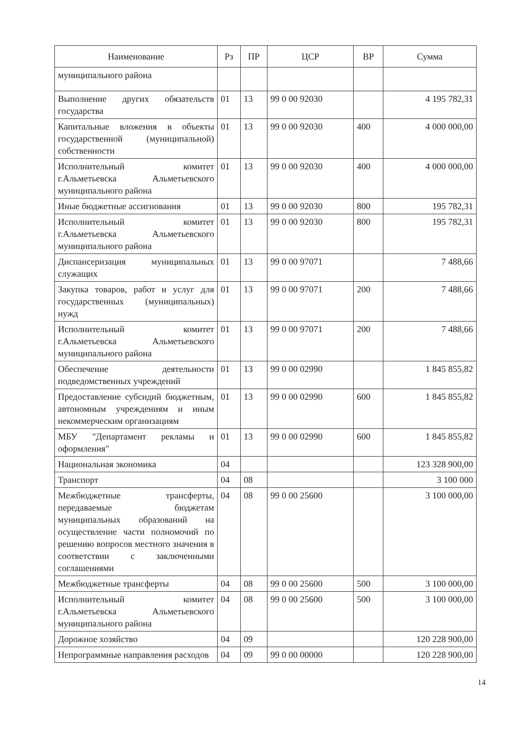| Наименование | Рз | ПР | ЦСР | ВР | Сумма |
| --- | --- | --- | --- | --- | --- |
| муниципального района | | | | | |
| Выполнение других обязательств государства | 01 | 13 | 99 0 00 92030 | | 4 195 782,31 |
| Капитальные вложения в объекты государственной (муниципальной) собственности | 01 | 13 | 99 0 00 92030 | 400 | 4 000 000,00 |
| Исполнительный комитет г.Альметьевска Альметьевского муниципального района | 01 | 13 | 99 0 00 92030 | 400 | 4 000 000,00 |
| Иные бюджетные ассигнования | 01 | 13 | 99 0 00 92030 | 800 | 195 782,31 |
| Исполнительный комитет г.Альметьевска Альметьевского муниципального района | 01 | 13 | 99 0 00 92030 | 800 | 195 782,31 |
| Диспансеризация муниципальных служащих | 01 | 13 | 99 0 00 97071 | | 7 488,66 |
| Закупка товаров, работ и услуг для государственных (муниципальных) нужд | 01 | 13 | 99 0 00 97071 | 200 | 7 488,66 |
| Исполнительный комитет г.Альметьевска Альметьевского муниципального района | 01 | 13 | 99 0 00 97071 | 200 | 7 488,66 |
| Обеспечение деятельности подведомственных учреждений | 01 | 13 | 99 0 00 02990 | | 1 845 855,82 |
| Предоставление субсидий бюджетным, автономным учреждениям и иным некоммерческим организациям | 01 | 13 | 99 0 00 02990 | 600 | 1 845 855,82 |
| МБУ "Департамент рекламы и оформления" | 01 | 13 | 99 0 00 02990 | 600 | 1 845 855,82 |
| Национальная экономика | 04 | | | | 123 328 900,00 |
| Транспорт | 04 | 08 | | | 3 100 000 |
| Межбюджетные трансферты, передаваемые бюджетам муниципальных образований на осуществление части полномочий по решению вопросов местного значения в соответствии с заключенными соглашениями | 04 | 08 | 99 0 00 25600 | | 3 100 000,00 |
| Межбюджетные трансферты | 04 | 08 | 99 0 00 25600 | 500 | 3 100 000,00 |
| Исполнительный комитет г.Альметьевска Альметьевского муниципального района | 04 | 08 | 99 0 00 25600 | 500 | 3 100 000,00 |
| Дорожное хозяйство | 04 | 09 | | | 120 228 900,00 |
| Непрограммные направления расходов | 04 | 09 | 99 0 00 00000 | | 120 228 900,00 |
14